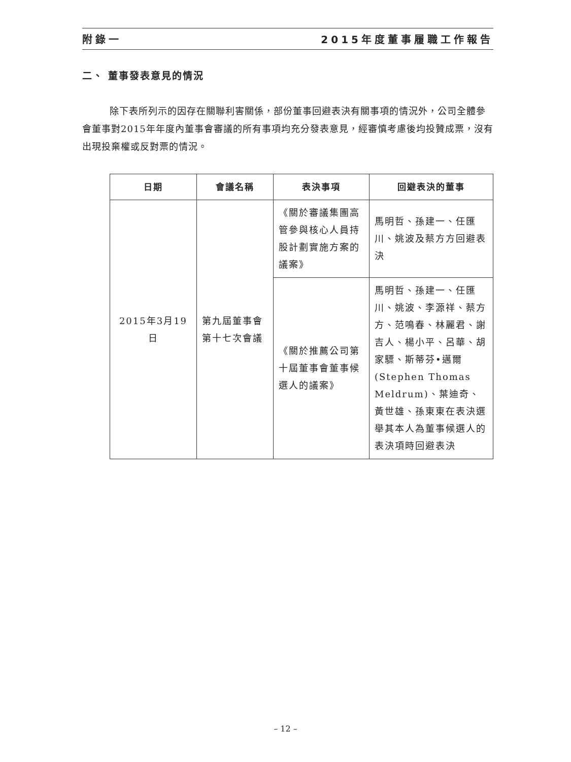附錄一 2015年度董事履職工作報告
二、 董事發表意見的情況
除下表所列示的因存在關聯利害關係，部份董事回避表決有關事項的情況外，公司全體參會董事對2015年年度內董事會審議的所有事項均充分發表意見，經審慎考慮後均投贊成票，沒有出現投棄權或反對票的情況。
| 日期 | 會議名稱 | 表決事項 | 回避表決的董事 |
| --- | --- | --- | --- |
| 2015年3月19日 | 第九屆董事會第十七次會議 | 《關於審議集團高管參與核心人員持股計劃實施方案的議案》 | 馬明哲、孫建一、任匯川、姚波及蔡方方回避表決 |
| | | 《關於推薦公司第十屆董事會董事候選人的議案》 | 馬明哲、孫建一、任匯川、姚波、李源祥、蔡方方、范鳴春、林麗君、謝吉人、楊小平、呂華、胡家驃、斯蒂芬•邁爾(Stephen Thomas Meldrum)、葉迪奇、黃世雄、孫東東在表決選舉其本人為董事候選人的表決項時回避表決 |
– 12 –